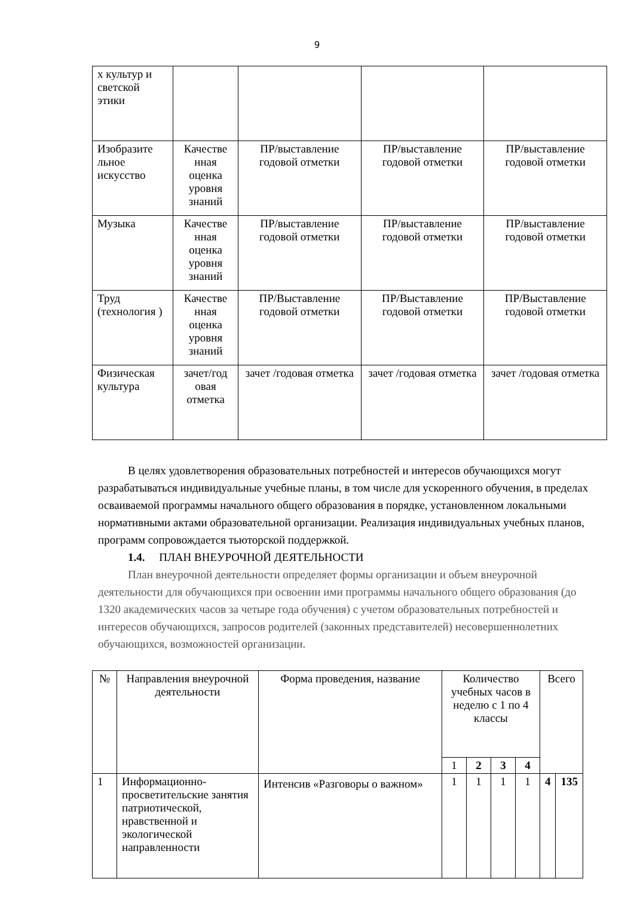9
| х культур и светской этики | | | | |
| Изобразите льное искусство | Качестве нная оценка уровня знаний | ПР/выставление годовой отметки | ПР/выставление годовой отметки | ПР/выставление годовой отметки |
| Музыка | Качестве нная оценка уровня знаний | ПР/выставление годовой отметки | ПР/выставление годовой отметки | ПР/выставление годовой отметки |
| Труд (технология ) | Качестве нная оценка уровня знаний | ПР/Выставление годовой отметки | ПР/Выставление годовой отметки | ПР/Выставление годовой отметки |
| Физическая культура | зачет/год овая отметка | зачет /годовая отметка | зачет /годовая отметка | зачет /годовая отметка |
В целях удовлетворения образовательных потребностей и интересов обучающихся могут разрабатываться индивидуальные учебные планы, в том числе для ускоренного обучения, в пределах осваиваемой программы начального общего образования в порядке, установленном локальными нормативными актами образовательной организации. Реализация индивидуальных учебных планов, программ сопровождается тьюторской поддержкой.
1.4. ПЛАН ВНЕУРОЧНОЙ ДЕЯТЕЛЬНОСТИ
План внеурочной деятельности определяет формы организации и объем внеурочной деятельности для обучающихся при освоении ими программы начального общего образования (до 1320 академических часов за четыре года обучения) с учетом образовательных потребностей и интересов обучающихся, запросов родителей (законных представителей) несовершеннолетних обучающихся, возможностей организации.
| № | Направления внеурочной деятельности | Форма проведения, название | Количество учебных часов в неделю с 1 по 4 классы | | | | Всего | |
| --- | --- | --- | --- | --- | --- | --- | --- | --- |
| | | | 1 | 2 | 3 | 4 | | |
| 1 | Информационно-просветительские занятия патриотической, нравственной и экологической направленности | Интенсив «Разговоры о важном» | 1 | 1 | 1 | 1 | 4 | 135 |